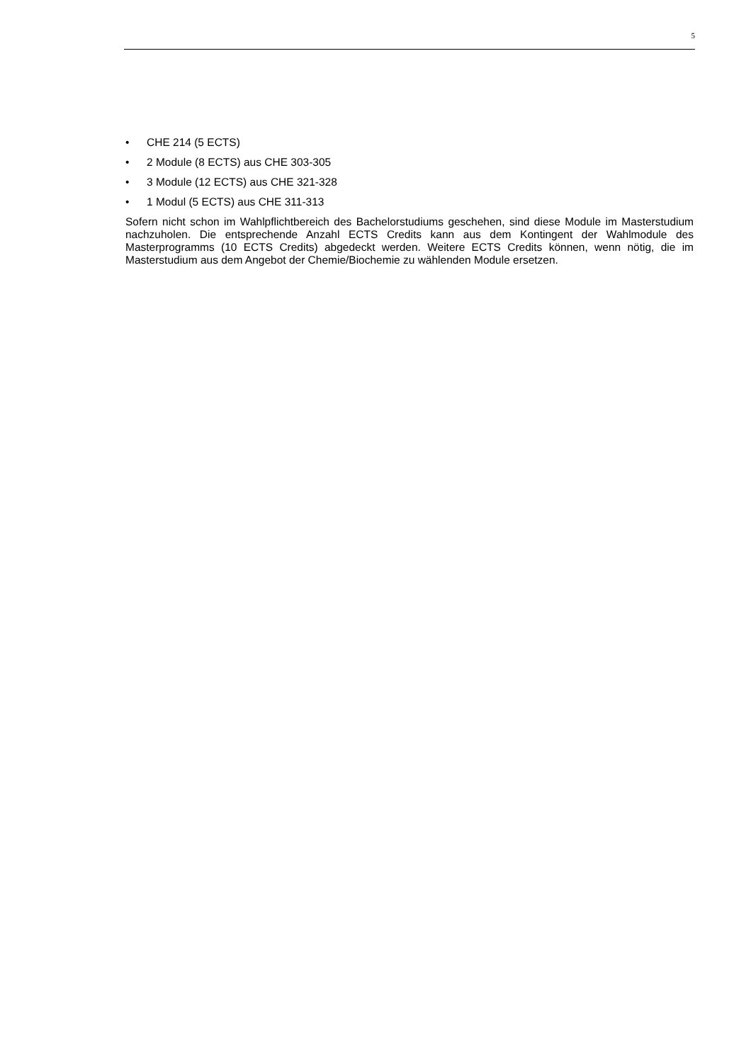5
• CHE 214 (5 ECTS)
• 2 Module (8 ECTS) aus CHE 303-305
• 3 Module (12 ECTS) aus CHE 321-328
• 1 Modul (5 ECTS) aus CHE 311-313
Sofern nicht schon im Wahlpflichtbereich des Bachelorstudiums geschehen, sind diese Module im Masterstudium nachzuholen. Die entsprechende Anzahl ECTS Credits kann aus dem Kontingent der Wahlmodule des Masterprogramms (10 ECTS Credits) abgedeckt werden. Weitere ECTS Credits können, wenn nötig, die im Masterstudium aus dem Angebot der Chemie/Biochemie zu wählenden Module ersetzen.